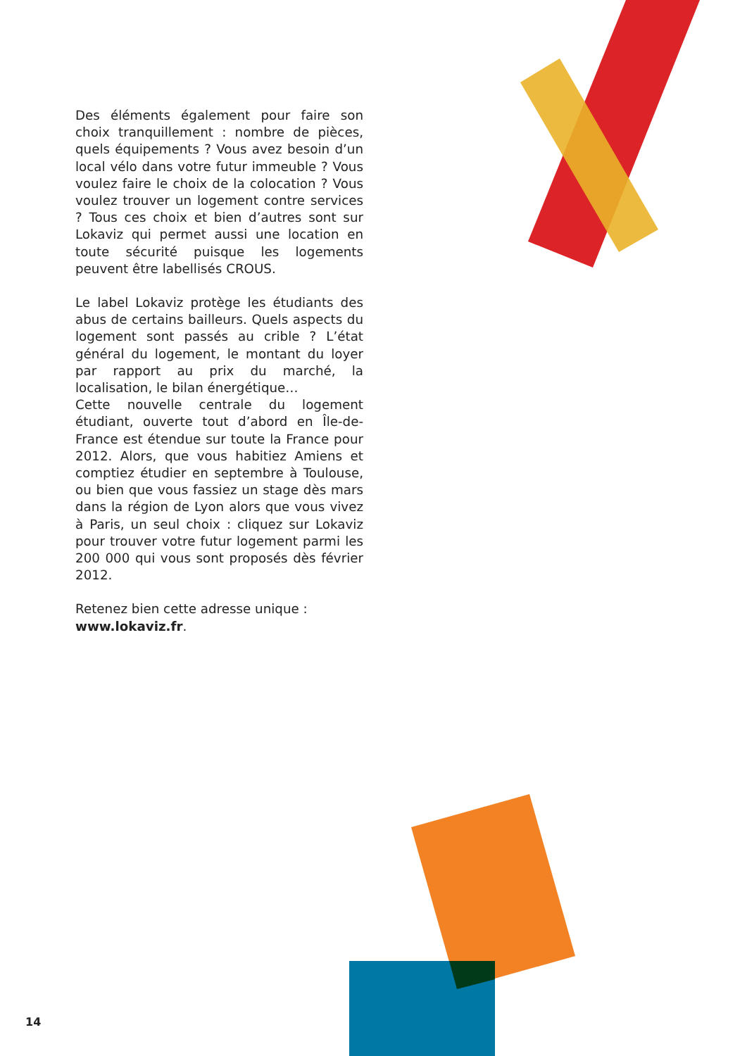Des éléments également pour faire son choix tranquillement : nombre de pièces, quels équipements ? Vous avez besoin d’un local vélo dans votre futur immeuble ? Vous voulez faire le choix de la colocation ? Vous voulez trouver un logement contre services ? Tous ces choix et bien d’autres sont sur Lokaviz qui permet aussi une location en toute sécurité puisque les logements peuvent être labellisés CROUS.
Le label Lokaviz protège les étudiants des abus de certains bailleurs. Quels aspects du logement sont passés au crible ? L’état général du logement, le montant du loyer par rapport au prix du marché, la localisation, le bilan énergétique…
Cette nouvelle centrale du logement étudiant, ouverte tout d’abord en Île-de-France est étendue sur toute la France pour 2012. Alors, que vous habitiez Amiens et comptiez étudier en septembre à Toulouse, ou bien que vous fassiez un stage dès mars dans la région de Lyon alors que vous vivez à Paris, un seul choix : cliquez sur Lokaviz pour trouver votre futur logement parmi les 200 000 qui vous sont proposés dès février 2012.
Retenez bien cette adresse unique :
www.lokaviz.fr.
14